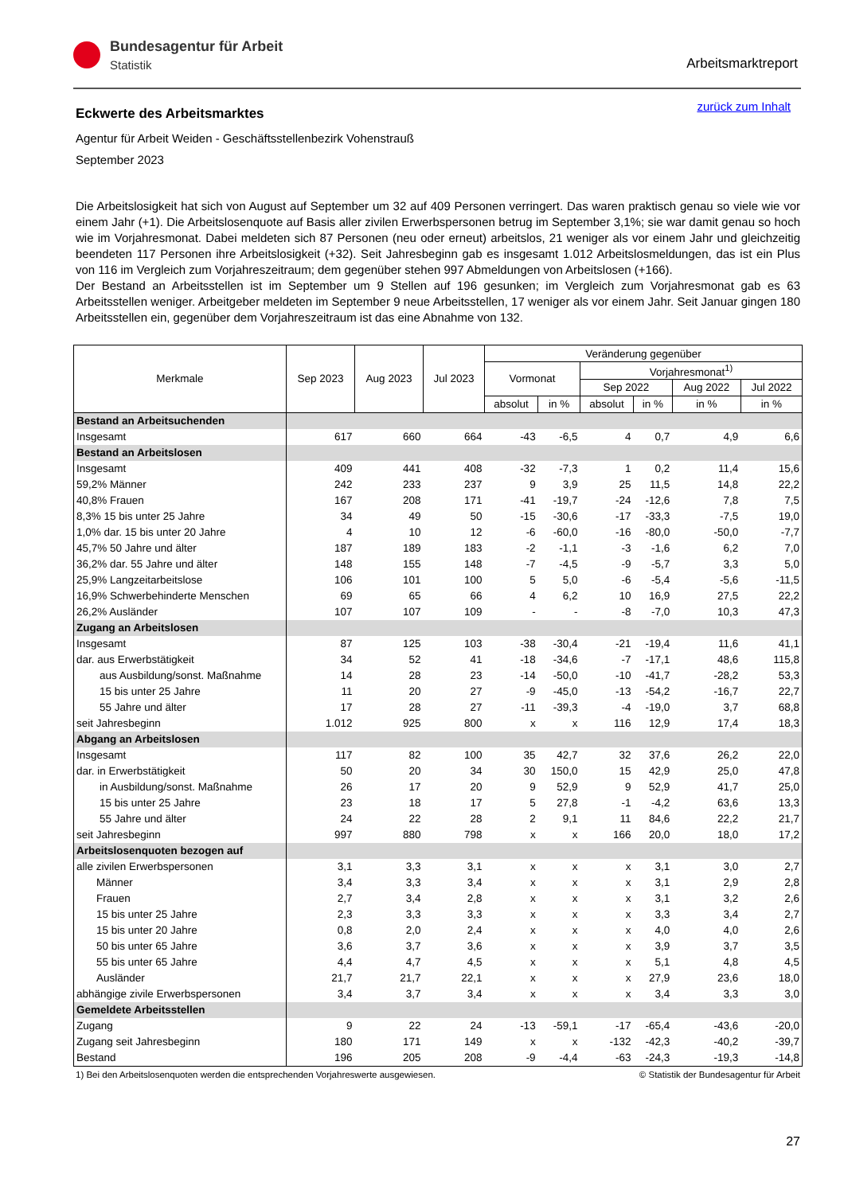Bundesagentur für Arbeit
Statistik
Arbeitsmarktreport
zurück zum Inhalt
Eckwerte des Arbeitsmarktes
Agentur für Arbeit Weiden - Geschäftsstellenbezirk Vohenstrauß
September 2023
Die Arbeitslosigkeit hat sich von August auf September um 32 auf 409 Personen verringert. Das waren praktisch genau so viele wie vor einem Jahr (+1). Die Arbeitslosenquote auf Basis aller zivilen Erwerbspersonen betrug im September 3,1%; sie war damit genau so hoch wie im Vorjahresmonat. Dabei meldeten sich 87 Personen (neu oder erneut) arbeitslos, 21 weniger als vor einem Jahr und gleichzeitig beendeten 117 Personen ihre Arbeitslosigkeit (+32). Seit Jahresbeginn gab es insgesamt 1.012 Arbeitslosmeldungen, das ist ein Plus von 116 im Vergleich zum Vorjahreszeitraum; dem gegenüber stehen 997 Abmeldungen von Arbeitslosen (+166).
Der Bestand an Arbeitsstellen ist im September um 9 Stellen auf 196 gesunken; im Vergleich zum Vorjahresmonat gab es 63 Arbeitsstellen weniger. Arbeitgeber meldeten im September 9 neue Arbeitsstellen, 17 weniger als vor einem Jahr. Seit Januar gingen 180 Arbeitsstellen ein, gegenüber dem Vorjahreszeitraum ist das eine Abnahme von 132.
| Merkmale | Sep 2023 | Aug 2023 | Jul 2023 | Veränderung gegenüber | | | | | |
| --- | --- | --- | --- | --- | --- | --- | --- | --- | --- |
| | | | | Vormonat | | Vorjahresmonat<sup>1)</sup> | | | |
| | | | | | | Sep 2022 | | Aug 2022 | Jul 2022 |
| | | | | absolut | in % | absolut | in % | in % | in % |
| Bestand an Arbeitsuchenden | | | | | | | | | |
| Insgesamt | 617 | 660 | 664 | -43 | -6,5 | 4 | 0,7 | 4,9 | 6,6 |
| Bestand an Arbeitslosen | | | | | | | | | |
| Insgesamt | 409 | 441 | 408 | -32 | -7,3 | 1 | 0,2 | 11,4 | 15,6 |
| 59,2% Männer | 242 | 233 | 237 | 9 | 3,9 | 25 | 11,5 | 14,8 | 22,2 |
| 40,8% Frauen | 167 | 208 | 171 | -41 | -19,7 | -24 | -12,6 | 7,8 | 7,5 |
| 8,3% 15 bis unter 25 Jahre | 34 | 49 | 50 | -15 | -30,6 | -17 | -33,3 | -7,5 | 19,0 |
| 1,0% dar. 15 bis unter 20 Jahre | 4 | 10 | 12 | -6 | -60,0 | -16 | -80,0 | -50,0 | -7,7 |
| 45,7% 50 Jahre und älter | 187 | 189 | 183 | -2 | -1,1 | -3 | -1,6 | 6,2 | 7,0 |
| 36,2% dar. 55 Jahre und älter | 148 | 155 | 148 | -7 | -4,5 | -9 | -5,7 | 3,3 | 5,0 |
| 25,9% Langzeitarbeitslose | 106 | 101 | 100 | 5 | 5,0 | -6 | -5,4 | -5,6 | -11,5 |
| 16,9% Schwerbehinderte Menschen | 69 | 65 | 66 | 4 | 6,2 | 10 | 16,9 | 27,5 | 22,2 |
| 26,2% Ausländer | 107 | 107 | 109 | - | - | -8 | -7,0 | 10,3 | 47,3 |
| Zugang an Arbeitslosen | | | | | | | | | |
| Insgesamt | 87 | 125 | 103 | -38 | -30,4 | -21 | -19,4 | 11,6 | 41,1 |
| dar. aus Erwerbstätigkeit | 34 | 52 | 41 | -18 | -34,6 | -7 | -17,1 | 48,6 | 115,8 |
| aus Ausbildung/sonst. Maßnahme | 14 | 28 | 23 | -14 | -50,0 | -10 | -41,7 | -28,2 | 53,3 |
| 15 bis unter 25 Jahre | 11 | 20 | 27 | -9 | -45,0 | -13 | -54,2 | -16,7 | 22,7 |
| 55 Jahre und älter | 17 | 28 | 27 | -11 | -39,3 | -4 | -19,0 | 3,7 | 68,8 |
| seit Jahresbeginn | 1.012 | 925 | 800 | x | x | 116 | 12,9 | 17,4 | 18,3 |
| Abgang an Arbeitslosen | | | | | | | | | |
| Insgesamt | 117 | 82 | 100 | 35 | 42,7 | 32 | 37,6 | 26,2 | 22,0 |
| dar. in Erwerbstätigkeit | 50 | 20 | 34 | 30 | 150,0 | 15 | 42,9 | 25,0 | 47,8 |
| in Ausbildung/sonst. Maßnahme | 26 | 17 | 20 | 9 | 52,9 | 9 | 52,9 | 41,7 | 25,0 |
| 15 bis unter 25 Jahre | 23 | 18 | 17 | 5 | 27,8 | -1 | -4,2 | 63,6 | 13,3 |
| 55 Jahre und älter | 24 | 22 | 28 | 2 | 9,1 | 11 | 84,6 | 22,2 | 21,7 |
| seit Jahresbeginn | 997 | 880 | 798 | x | x | 166 | 20,0 | 18,0 | 17,2 |
| Arbeitslosenquoten bezogen auf | | | | | | | | | |
| alle zivilen Erwerbspersonen | 3,1 | 3,3 | 3,1 | x | x | x | 3,1 | 3,0 | 2,7 |
| Männer | 3,4 | 3,3 | 3,4 | x | x | x | 3,1 | 2,9 | 2,8 |
| Frauen | 2,7 | 3,4 | 2,8 | x | x | x | 3,1 | 3,2 | 2,6 |
| 15 bis unter 25 Jahre | 2,3 | 3,3 | 3,3 | x | x | x | 3,3 | 3,4 | 2,7 |
| 15 bis unter 20 Jahre | 0,8 | 2,0 | 2,4 | x | x | x | 4,0 | 4,0 | 2,6 |
| 50 bis unter 65 Jahre | 3,6 | 3,7 | 3,6 | x | x | x | 3,9 | 3,7 | 3,5 |
| 55 bis unter 65 Jahre | 4,4 | 4,7 | 4,5 | x | x | x | 5,1 | 4,8 | 4,5 |
| Ausländer | 21,7 | 21,7 | 22,1 | x | x | x | 27,9 | 23,6 | 18,0 |
| abhängige zivile Erwerbspersonen | 3,4 | 3,7 | 3,4 | x | x | x | 3,4 | 3,3 | 3,0 |
| Gemeldete Arbeitsstellen | | | | | | | | | |
| Zugang | 9 | 22 | 24 | -13 | -59,1 | -17 | -65,4 | -43,6 | -20,0 |
| Zugang seit Jahresbeginn | 180 | 171 | 149 | x | x | -132 | -42,3 | -40,2 | -39,7 |
| Bestand | 196 | 205 | 208 | -9 | -4,4 | -63 | -24,3 | -19,3 | -14,8 |
1) Bei den Arbeitslosenquoten werden die entsprechenden Vorjahreswerte ausgewiesen. © Statistik der Bundesagentur für Arbeit
27